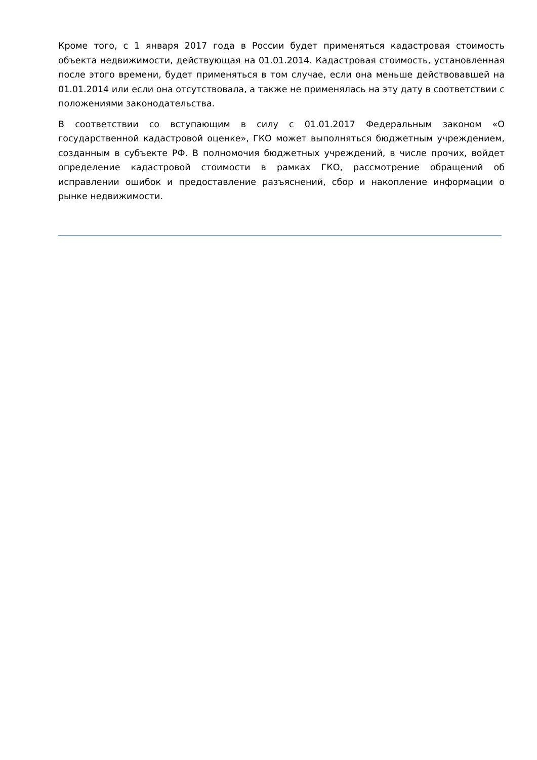Кроме того, с 1 января 2017 года в России будет применяться кадастровая стоимость объекта недвижимости, действующая на 01.01.2014. Кадастровая стоимость, установленная после этого времени, будет применяться в том случае, если она меньше действовавшей на 01.01.2014 или если она отсутствовала, а также не применялась на эту дату в соответствии с положениями законодательства.
В соответствии со вступающим в силу с 01.01.2017 Федеральным законом «О государственной кадастровой оценке», ГКО может выполняться бюджетным учреждением, созданным в субъекте РФ. В полномочия бюджетных учреждений, в числе прочих, войдет определение кадастровой стоимости в рамках ГКО, рассмотрение обращений об исправлении ошибок и предоставление разъяснений, сбор и накопление информации о рынке недвижимости.